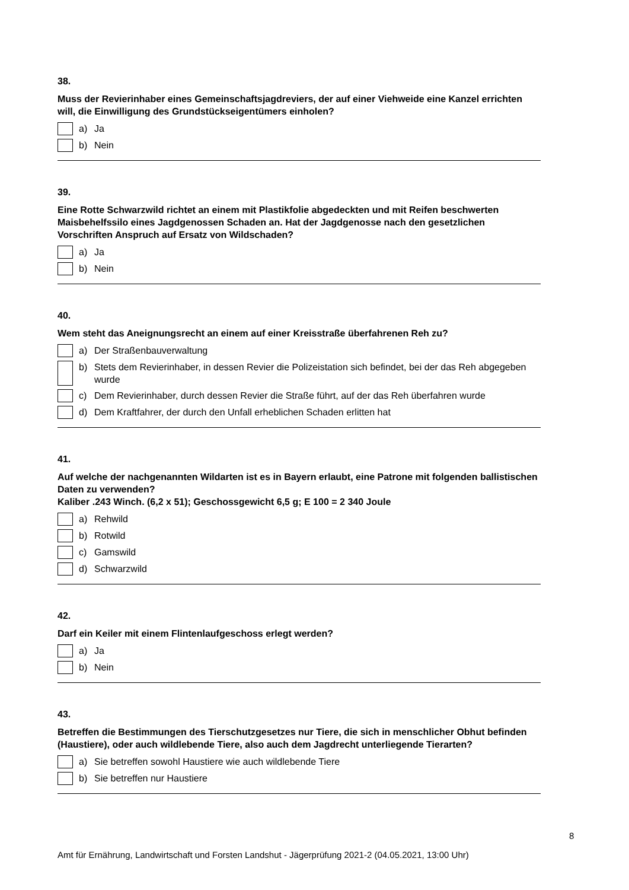38.
Muss der Revierinhaber eines Gemeinschaftsjagdreviers, der auf einer Viehweide eine Kanzel errichten will, die Einwilligung des Grundstückseigentümers einholen?
a) Ja
b) Nein
39.
Eine Rotte Schwarzwild richtet an einem mit Plastikfolie abgedeckten und mit Reifen beschwerten Maisbehelfssilo eines Jagdgenossen Schaden an. Hat der Jagdgenosse nach den gesetzlichen Vorschriften Anspruch auf Ersatz von Wildschaden?
a) Ja
b) Nein
40.
Wem steht das Aneignungsrecht an einem auf einer Kreisstraße überfahrenen Reh zu?
a) Der Straßenbauverwaltung
b) Stets dem Revierinhaber, in dessen Revier die Polizeistation sich befindet, bei der das Reh abgegeben wurde
c) Dem Revierinhaber, durch dessen Revier die Straße führt, auf der das Reh überfahren wurde
d) Dem Kraftfahrer, der durch den Unfall erheblichen Schaden erlitten hat
41.
Auf welche der nachgenannten Wildarten ist es in Bayern erlaubt, eine Patrone mit folgenden ballistischen Daten zu verwenden?
Kaliber .243 Winch. (6,2 x 51); Geschossgewicht 6,5 g; E 100 = 2 340 Joule
a) Rehwild
b) Rotwild
c) Gamswild
d) Schwarzwild
42.
Darf ein Keiler mit einem Flintenlaufgeschoss erlegt werden?
a) Ja
b) Nein
43.
Betreffen die Bestimmungen des Tierschutzgesetzes nur Tiere, die sich in menschlicher Obhut befinden (Haustiere), oder auch wildlebende Tiere, also auch dem Jagdrecht unterliegende Tierarten?
a) Sie betreffen sowohl Haustiere wie auch wildlebende Tiere
b) Sie betreffen nur Haustiere
8
Amt für Ernährung, Landwirtschaft und Forsten Landshut - Jägerprüfung 2021-2 (04.05.2021, 13:00 Uhr)